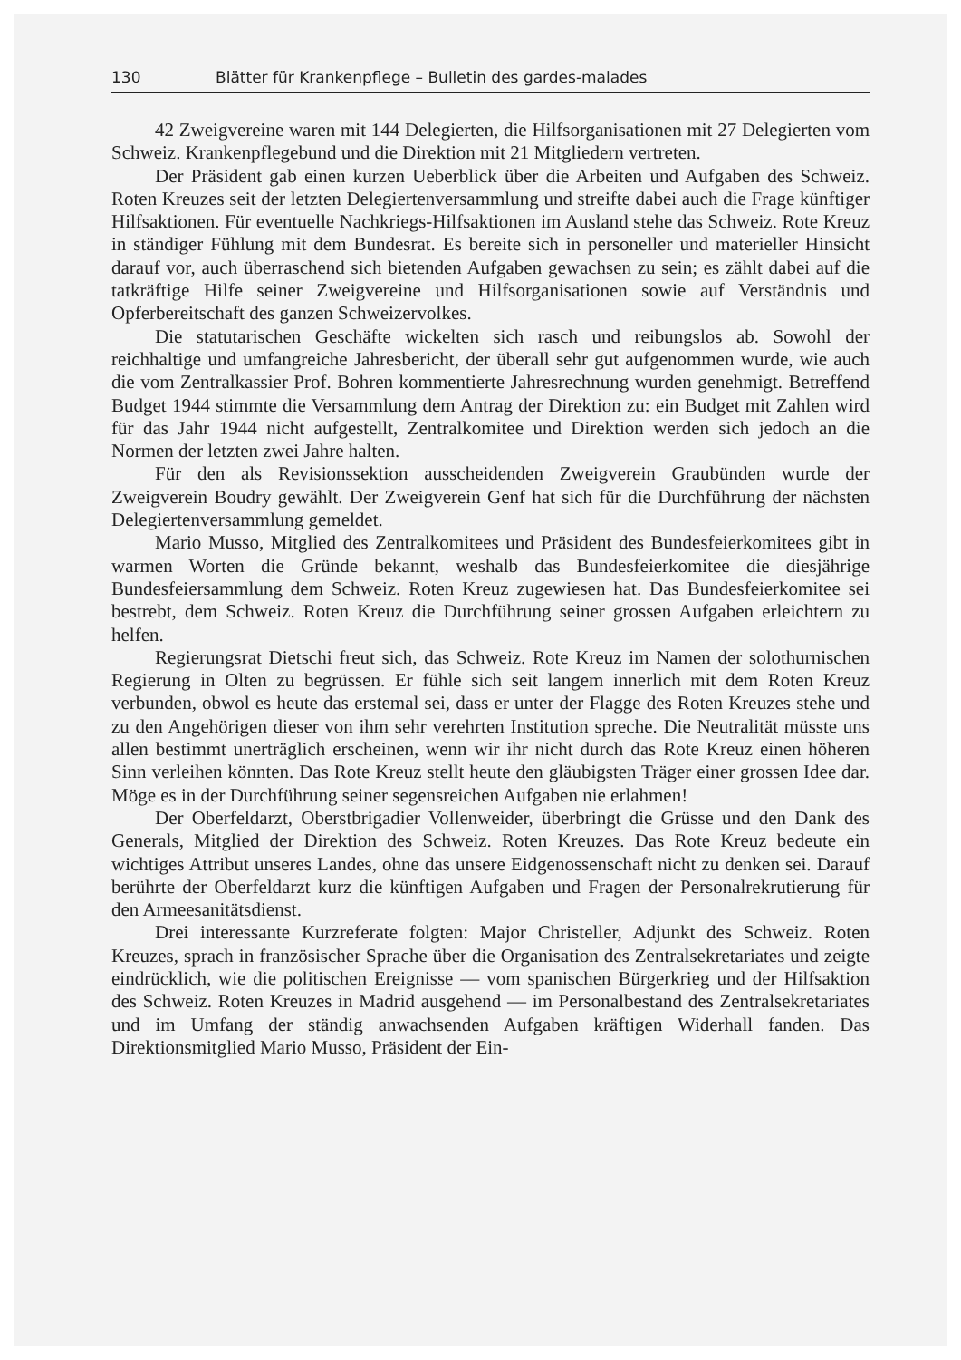130 Blätter für Krankenpflege – Bulletin des gardes-malades
42 Zweigvereine waren mit 144 Delegierten, die Hilfsorganisationen mit 27 Delegierten vom Schweiz. Krankenpflegebund und die Direktion mit 21 Mitgliedern vertreten.
Der Präsident gab einen kurzen Ueberblick über die Arbeiten und Aufgaben des Schweiz. Roten Kreuzes seit der letzten Delegiertenversammlung und streifte dabei auch die Frage künftiger Hilfsaktionen. Für eventuelle Nachkriegs-Hilfsaktionen im Ausland stehe das Schweiz. Rote Kreuz in ständiger Fühlung mit dem Bundesrat. Es bereite sich in personeller und materieller Hinsicht darauf vor, auch überraschend sich bietenden Aufgaben gewachsen zu sein; es zählt dabei auf die tatkräftige Hilfe seiner Zweigvereine und Hilfsorganisationen sowie auf Verständnis und Opferbereitschaft des ganzen Schweizervolkes.
Die statutarischen Geschäfte wickelten sich rasch und reibungslos ab. Sowohl der reichhaltige und umfangreiche Jahresbericht, der überall sehr gut aufgenommen wurde, wie auch die vom Zentralkassier Prof. Bohren kommentierte Jahresrechnung wurden genehmigt. Betreffend Budget 1944 stimmte die Versammlung dem Antrag der Direktion zu: ein Budget mit Zahlen wird für das Jahr 1944 nicht aufgestellt, Zentralkomitee und Direktion werden sich jedoch an die Normen der letzten zwei Jahre halten.
Für den als Revisionssektion ausscheidenden Zweigverein Graubünden wurde der Zweigverein Boudry gewählt. Der Zweigverein Genf hat sich für die Durchführung der nächsten Delegiertenversammlung gemeldet.
Mario Musso, Mitglied des Zentralkomitees und Präsident des Bundesfeierkomitees gibt in warmen Worten die Gründe bekannt, weshalb das Bundesfeierkomitee die diesjährige Bundesfeiersammlung dem Schweiz. Roten Kreuz zugewiesen hat. Das Bundesfeierkomitee sei bestrebt, dem Schweiz. Roten Kreuz die Durchführung seiner grossen Aufgaben erleichtern zu helfen.
Regierungsrat Dietschi freut sich, das Schweiz. Rote Kreuz im Namen der solothurnischen Regierung in Olten zu begrüssen. Er fühle sich seit langem innerlich mit dem Roten Kreuz verbunden, obwol es heute das erstemal sei, dass er unter der Flagge des Roten Kreuzes stehe und zu den Angehörigen dieser von ihm sehr verehrten Institution spreche. Die Neutralität müsste uns allen bestimmt unerträglich erscheinen, wenn wir ihr nicht durch das Rote Kreuz einen höheren Sinn verleihen könnten. Das Rote Kreuz stellt heute den gläubigsten Träger einer grossen Idee dar. Möge es in der Durchführung seiner segensreichen Aufgaben nie erlahmen!
Der Oberfeldarzt, Oberstbrigadier Vollenweider, überbringt die Grüsse und den Dank des Generals, Mitglied der Direktion des Schweiz. Roten Kreuzes. Das Rote Kreuz bedeute ein wichtiges Attribut unseres Landes, ohne das unsere Eidgenossenschaft nicht zu denken sei. Darauf berührte der Oberfeldarzt kurz die künftigen Aufgaben und Fragen der Personalrekrutierung für den Armeesanitätsdienst.
Drei interessante Kurzreferate folgten: Major Christeller, Adjunkt des Schweiz. Roten Kreuzes, sprach in französischer Sprache über die Organisation des Zentralsekretariates und zeigte eindrücklich, wie die politischen Ereignisse — vom spanischen Bürgerkrieg und der Hilfsaktion des Schweiz. Roten Kreuzes in Madrid ausgehend — im Personalbestand des Zentralsekretariates und im Umfang der ständig anwachsenden Aufgaben kräftigen Widerhall fanden. Das Direktionsmitglied Mario Musso, Präsident der Ein-